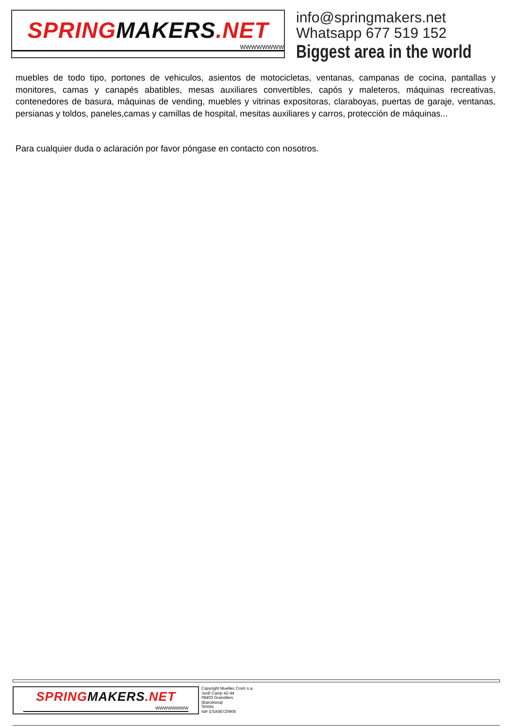SPRING MAKERS.NET
WWWWWWWW
info@springmakers.net
Whatsapp 677 519 152
Biggest area in the world
muebles de todo tipo, portones de vehiculos, asientos de motocicletas, ventanas, campanas de cocina, pantallas y monitores, camas y canapés abatibles, mesas auxiliares convertibles, capós y maleteros, máquinas recreativas, contenedores de basura, máquinas de vending, muebles y vitrinas expositoras, claraboyas, puertas de garaje, ventanas, persianas y toldos, paneles,camas y camillas de hospital, mesitas auxiliares y carros, protección de máquinas...
Para cualquier duda o aclaración por favor póngase en contacto con nosotros.
SPRING MAKERS.NET
WWWWWWWW
Copyright Muelles Crom s.a.
Jordi Camp 42-44
08403 Granollers
(Barcelona)
SPAIN
NIF ESA08720906